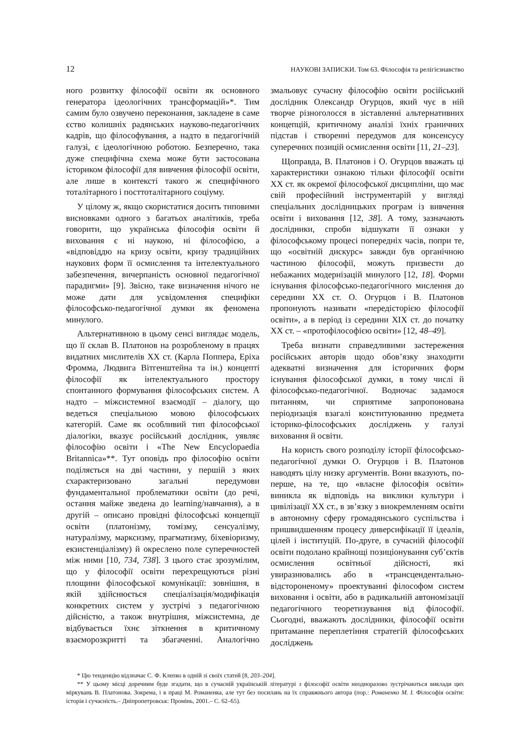12 НАУКОВІ ЗАПИСКИ. Том 63. Філософія та релігієзнавство
ного розвитку філософії освіти як основного генератора ідеологічних трансформацій»*. Тим самим було озвучено переконання, закладене в саме єство колишніх радянських науково-педагогічних кадрів, що філософування, а надто в педагогічній галузі, є ідеологічною роботою. Безперечно, така дуже специфічна схема може бути застосована істориком філософії для вивчення філософії освіти, але лише в контексті такого ж специфічного тоталітарного і посттоталітарного соціуму.
У цілому ж, якщо скористатися досить типовими висновками одного з багатьох аналітиків, треба говорити, що українська філософія освіти й виховання є ні наукою, ні філософією, а «відповіддю на кризу освіти, кризу традиційних наукових форм її осмислення та інтелектуального забезпечення, вичерпаність основної педагогічної парадигми» [9]. Звісно, таке визначення нічого не може дати для усвідомлення специфіки філософсько-педагогічної думки як феномена минулого.
Альтернативною в цьому сенсі виглядає модель, що її склав В. Платонов на розробленому в працях видатних мислителів XX ст. (Карла Поппера, Еріха Фромма, Людвига Вітгенштейна та ін.) концепті філософії як інтелектуального простору спонтанного формування філософських систем. А надто – міжсистемної взаємодії – діалогу, що ведеться спеціальною мовою філософських категорій. Саме як особливий тип філософської діалогіки, вказує російський дослідник, уявляє філософію освіти і «The New Encyclopaedia Britannica»**. Тут оповідь про філософію освіти поділяється на дві частини, у першій з яких схарактеризовано загальні передумови фундаментальної проблематики освіти (до речі, остання майже зведена до learning/навчання), а в другій – описано провідні філософські концепції освіти (платонізму, томізму, сенсуалізму, натуралізму, марксизму, прагматизму, біхевіоризму, екзистенціалізму) й окреслено поле суперечностей між ними [10, 734, 738]. З цього стає зрозумілим, що у філософії освіти перехрещуються різні площини філософської комунікації: зовнішня, в якій здійснюється спеціалізація/модифікація конкретних систем у зустрічі з педагогічною дійсністю, а також внутрішня, міжсистемна, де відбувається їхнє зіткнення в критичному взаєморозкритті та збагаченні. Аналогічно змальовує сучасну філософію освіти російський дослідник Олександр Огурцов, який чує в ній творче різноголосся в зіставленні альтернативних концепцій, критичному аналізі їхніх граничних підстав і створенні передумов для консенсусу суперечних позицій осмислення освіти [11, 21–23].
Щоправда, В. Платонов і О. Огурцов вважать ці характеристики ознакою тільки філософії освіти XX ст. як окремої філософської дисципліни, що має свій професійний інструментарій у вигляді спеціальних дослідницьких програм із вивчення освіти і виховання [12, 38]. А тому, зазначають дослідники, спроби відшукати її ознаки у філософському процесі попередніх часів, попри те, що «освітній дискурс» завжди був органічною частиною філософії, можуть призвести до небажаних модернізацій минулого [12, 18]. Форми існування філософсько-педагогічного мислення до середини XX ст. О. Огурцов і В. Платонов пропонують називати «передісторією філософії освіти», а в період із середини XIX ст. до початку XX ст. – «протофілософією освіти» [12, 48–49].
Треба визнати справедливими застереження російських авторів щодо обов’язку знаходити адекватні визначення для історичних форм існування філософської думки, в тому числі й філософсько-педагогічної. Водночас задамося питанням, чи сприятиме запропонована періодизація взагалі конституюванню предмета історико-філософських досліджень у галузі виховання й освіти.
На користь свого розподілу історії філософсько-педагогічної думки О. Огурцов і В. Платонов наводять цілу низку аргументів. Вони вказують, по-перше, на те, що «власне філософія освіти» виникла як відповідь на виклики культури і цивілізації XX ст., в зв’язку з виокремленням освіти в автономну сферу громадянського суспільства і пришвидшенням процесу диверсифікації її ідеалів, цілей і інституцій. По-друге, в сучасній філософії освіти подолано крайнощі позиціонування суб’єктів осмислення освітньої дійсності, які увиразнювались або в «трансцендентально-відстороненому» проектуванні філософом систем виховання і освіти, або в радикальній автономізації педагогічного теоретизування від філософії. Сьогодні, вважають дослідники, філософії освіти притаманне переплетіння стратегій філософських досліджень
* Цю тенденцію відзначає С. Ф. Клепко в одній зі своїх статей [8, 203–204].
** У цьому місці доречним буде згадати, що в сучасній українській літературі з філософії освіти неодноразово зустрічаються виклади цих міркувань В. Платонова. Зокрема, і в праці М. Романенка, але тут без посилань на їх справжнього автора (пор.: Романенко М. І. Філософія освіти: історія і сучасність.– Дніпропетровськ: Промінь, 2001.– С. 62–65).